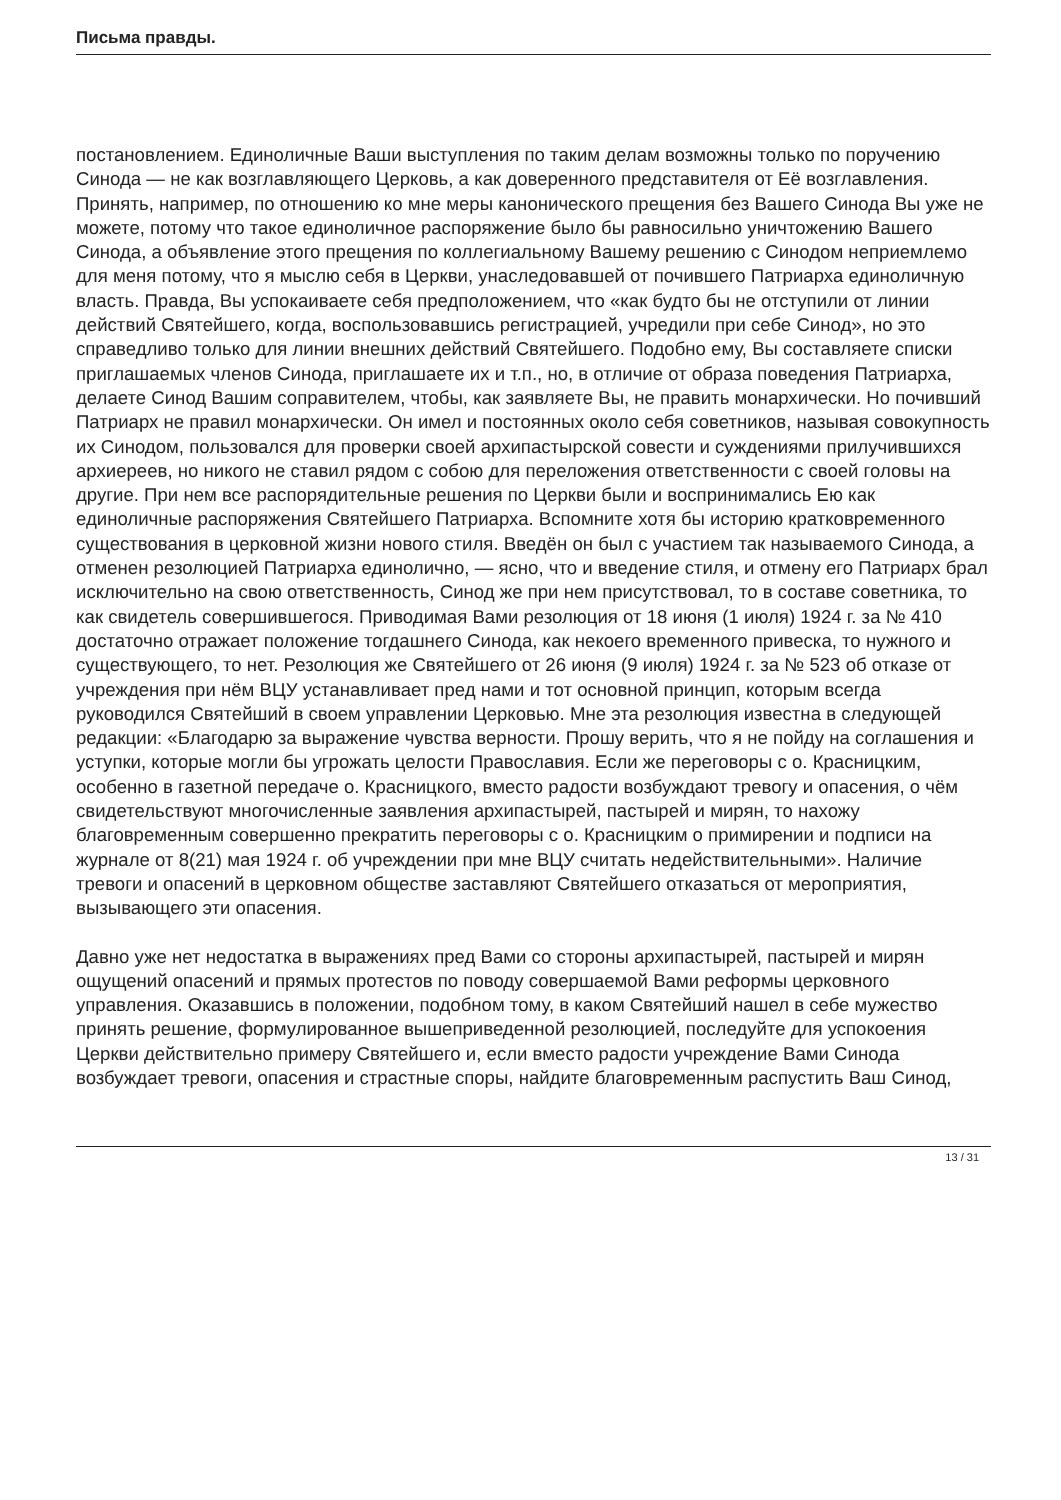Письма правды.
постановлением. Единоличные Ваши выступления по таким делам возможны только по поручению Синода — не как возглавляющего Церковь, а как доверенного представителя от Её возглавления. Принять, например, по отношению ко мне меры канонического прещения без Вашего Синода Вы уже не можете, потому что такое единоличное распоряжение было бы равносильно уничтожению Вашего Синода, а объявление этого прещения по коллегиальному Вашему решению с Синодом неприемлемо для меня потому, что я мыслю себя в Церкви, унаследовавшей от почившего Патриарха единоличную власть. Правда, Вы успокаиваете себя предположением, что «как будто бы не отступили от линии действий Святейшего, когда, воспользовавшись регистрацией, учредили при себе Синод», но это справедливо только для линии внешних действий Святейшего. Подобно ему, Вы составляете списки приглашаемых членов Синода, приглашаете их и т.п., но, в отличие от образа поведения Патриарха, делаете Синод Вашим соправителем, чтобы, как заявляете Вы, не править монархически. Но почивший Патриарх не правил монархически. Он имел и постоянных около себя советников, называя совокупность их Синодом, пользовался для проверки своей архипастырской совести и суждениями прилучившихся архиереев, но никого не ставил рядом с собою для переложения ответственности с своей головы на другие. При нем все распорядительные решения по Церкви были и воспринимались Ею как единоличные распоряжения Святейшего Патриарха. Вспомните хотя бы историю кратковременного существования в церковной жизни нового стиля. Введён он был с участием так называемого Синода, а отменен резолюцией Патриарха единолично, — ясно, что и введение стиля, и отмену его Патриарх брал исключительно на свою ответственность, Синод же при нем присутствовал, то в составе советника, то как свидетель совершившегося. Приводимая Вами резолюция от 18 июня (1 июля) 1924 г. за № 410 достаточно отражает положение тогдашнего Синода, как некоего временного привеска, то нужного и существующего, то нет. Резолюция же Святейшего от 26 июня (9 июля) 1924 г. за № 523 об отказе от учреждения при нём ВЦУ устанавливает пред нами и тот основной принцип, которым всегда руководился Святейший в своем управлении Церковью. Мне эта резолюция известна в следующей редакции: «Благодарю за выражение чувства верности. Прошу верить, что я не пойду на соглашения и уступки, которые могли бы угрожать целости Православия. Если же переговоры с о. Красницким, особенно в газетной передаче о. Красницкого, вместо радости возбуждают тревогу и опасения, о чём свидетельствуют многочисленные заявления архипастырей, пастырей и мирян, то нахожу благовременным совершенно прекратить переговоры с о. Красницким о примирении и подписи на журнале от 8(21) мая 1924 г. об учреждении при мне ВЦУ считать недействительными». Наличие тревоги и опасений в церковном обществе заставляют Святейшего отказаться от мероприятия, вызывающего эти опасения.
Давно уже нет недостатка в выражениях пред Вами со стороны архипастырей, пастырей и мирян ощущений опасений и прямых протестов по поводу совершаемой Вами реформы церковного управления. Оказавшись в положении, подобном тому, в каком Святейший нашел в себе мужество принять решение, формулированное вышеприведенной резолюцией, последуйте для успокоения Церкви действительно примеру Святейшего и, если вместо радости учреждение Вами Синода возбуждает тревоги, опасения и страстные споры, найдите благовременным распустить Ваш Синод,
13 / 31